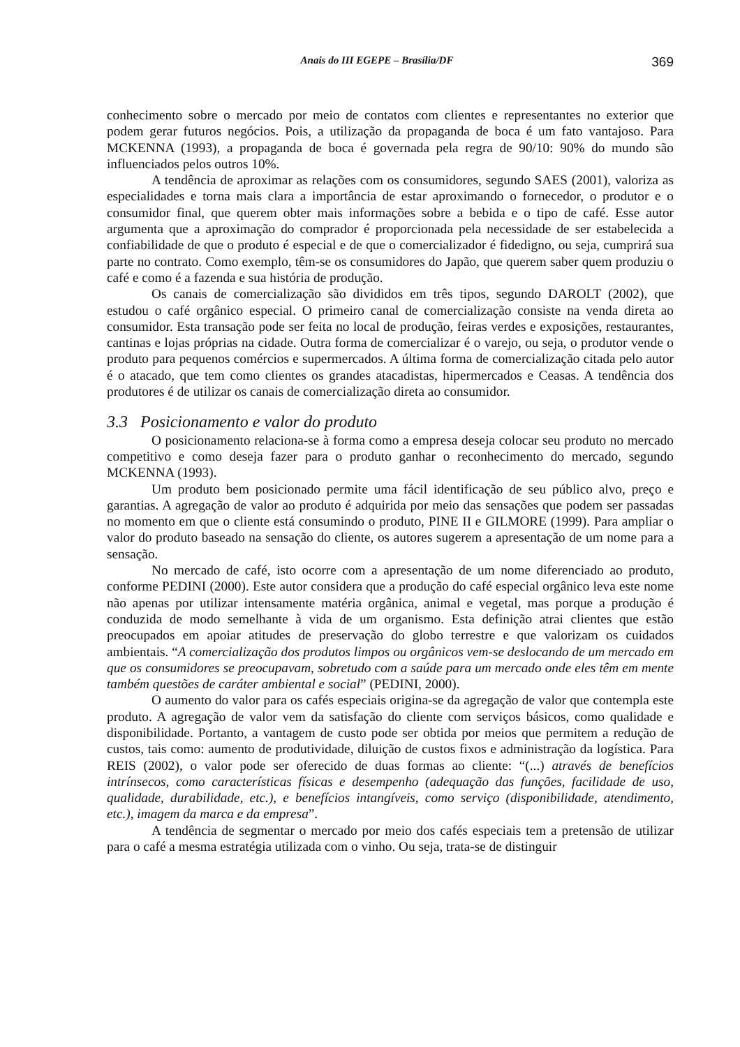Anais do III EGEPE – Brasília/DF
369
conhecimento sobre o mercado por meio de contatos com clientes e representantes no exterior que podem gerar futuros negócios. Pois, a utilização da propaganda de boca é um fato vantajoso. Para MCKENNA (1993), a propaganda de boca é governada pela regra de 90/10: 90% do mundo são influenciados pelos outros 10%.
A tendência de aproximar as relações com os consumidores, segundo SAES (2001), valoriza as especialidades e torna mais clara a importância de estar aproximando o fornecedor, o produtor e o consumidor final, que querem obter mais informações sobre a bebida e o tipo de café. Esse autor argumenta que a aproximação do comprador é proporcionada pela necessidade de ser estabelecida a confiabilidade de que o produto é especial e de que o comercializador é fidedigno, ou seja, cumprirá sua parte no contrato. Como exemplo, têm-se os consumidores do Japão, que querem saber quem produziu o café e como é a fazenda e sua história de produção.
Os canais de comercialização são divididos em três tipos, segundo DAROLT (2002), que estudou o café orgânico especial. O primeiro canal de comercialização consiste na venda direta ao consumidor. Esta transação pode ser feita no local de produção, feiras verdes e exposições, restaurantes, cantinas e lojas próprias na cidade. Outra forma de comercializar é o varejo, ou seja, o produtor vende o produto para pequenos comércios e supermercados. A última forma de comercialização citada pelo autor é o atacado, que tem como clientes os grandes atacadistas, hipermercados e Ceasas. A tendência dos produtores é de utilizar os canais de comercialização direta ao consumidor.
3.3 Posicionamento e valor do produto
O posicionamento relaciona-se à forma como a empresa deseja colocar seu produto no mercado competitivo e como deseja fazer para o produto ganhar o reconhecimento do mercado, segundo MCKENNA (1993).
Um produto bem posicionado permite uma fácil identificação de seu público alvo, preço e garantias. A agregação de valor ao produto é adquirida por meio das sensações que podem ser passadas no momento em que o cliente está consumindo o produto, PINE II e GILMORE (1999). Para ampliar o valor do produto baseado na sensação do cliente, os autores sugerem a apresentação de um nome para a sensação.
No mercado de café, isto ocorre com a apresentação de um nome diferenciado ao produto, conforme PEDINI (2000). Este autor considera que a produção do café especial orgânico leva este nome não apenas por utilizar intensamente matéria orgânica, animal e vegetal, mas porque a produção é conduzida de modo semelhante à vida de um organismo. Esta definição atrai clientes que estão preocupados em apoiar atitudes de preservação do globo terrestre e que valorizam os cuidados ambientais. “A comercialização dos produtos limpos ou orgânicos vem-se deslocando de um mercado em que os consumidores se preocupavam, sobretudo com a saúde para um mercado onde eles têm em mente também questões de caráter ambiental e social” (PEDINI, 2000).
O aumento do valor para os cafés especiais origina-se da agregação de valor que contempla este produto. A agregação de valor vem da satisfação do cliente com serviços básicos, como qualidade e disponibilidade. Portanto, a vantagem de custo pode ser obtida por meios que permitem a redução de custos, tais como: aumento de produtividade, diluição de custos fixos e administração da logística. Para REIS (2002), o valor pode ser oferecido de duas formas ao cliente: “(...) através de benefícios intrínsecos, como características físicas e desempenho (adequação das funções, facilidade de uso, qualidade, durabilidade, etc.), e benefícios intangíveis, como serviço (disponibilidade, atendimento, etc.), imagem da marca e da empresa”.
A tendência de segmentar o mercado por meio dos cafés especiais tem a pretensão de utilizar para o café a mesma estratégia utilizada com o vinho. Ou seja, trata-se de distinguir